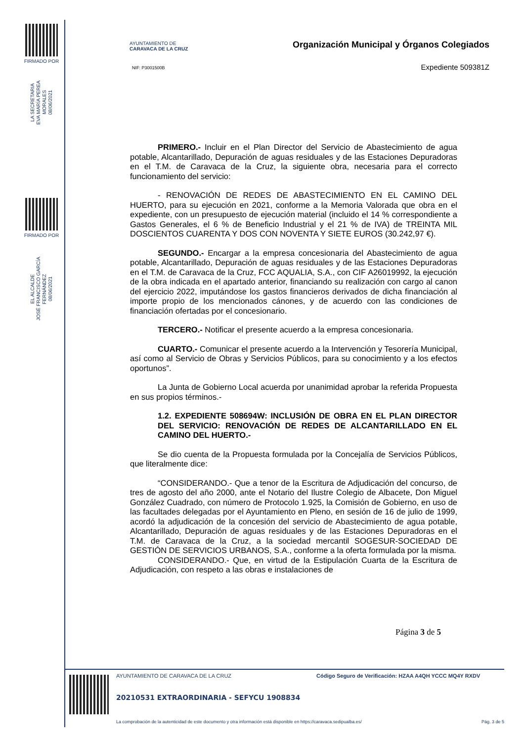FIRMADO POR
LA SECRETARIA
EVA MARÍA PEREA MORALES
08/06/2021
FIRMADO POR
EL ALCALDE
JOSÉ FRANCISCO GARCÍA FERNÁNDEZ
08/06/2021
AYUNTAMIENTO DE
CARAVACA DE LA CRUZ
NIF: P3001500B
Organización Municipal y Órganos Colegiados
Expediente 509381Z
PRIMERO.- Incluir en el Plan Director del Servicio de Abastecimiento de agua potable, Alcantarillado, Depuración de aguas residuales y de las Estaciones Depuradoras en el T.M. de Caravaca de la Cruz, la siguiente obra, necesaria para el correcto funcionamiento del servicio:
- RENOVACIÓN DE REDES DE ABASTECIMIENTO EN EL CAMINO DEL HUERTO, para su ejecución en 2021, conforme a la Memoria Valorada que obra en el expediente, con un presupuesto de ejecución material (incluido el 14 % correspondiente a Gastos Generales, el 6 % de Beneficio Industrial y el 21 % de IVA) de TREINTA MIL DOSCIENTOS CUARENTA Y DOS CON NOVENTA Y SIETE EUROS (30.242,97 €).
SEGUNDO.- Encargar a la empresa concesionaria del Abastecimiento de agua potable, Alcantarillado, Depuración de aguas residuales y de las Estaciones Depuradoras en el T.M. de Caravaca de la Cruz, FCC AQUALIA, S.A., con CIF A26019992, la ejecución de la obra indicada en el apartado anterior, financiando su realización con cargo al canon del ejercicio 2022, imputándose los gastos financieros derivados de dicha financiación al importe propio de los mencionados cánones, y de acuerdo con las condiciones de financiación ofertadas por el concesionario.
TERCERO.- Notificar el presente acuerdo a la empresa concesionaria.
CUARTO.- Comunicar el presente acuerdo a la Intervención y Tesorería Municipal, así como al Servicio de Obras y Servicios Públicos, para su conocimiento y a los efectos oportunos”.
La Junta de Gobierno Local acuerda por unanimidad aprobar la referida Propuesta en sus propios términos.-
1.2. EXPEDIENTE 508694W: INCLUSIÓN DE OBRA EN EL PLAN DIRECTOR DEL SERVICIO: RENOVACIÓN DE REDES DE ALCANTARILLADO EN EL CAMINO DEL HUERTO.-
Se dio cuenta de la Propuesta formulada por la Concejalía de Servicios Públicos, que literalmente dice:
“CONSIDERANDO.- Que a tenor de la Escritura de Adjudicación del concurso, de tres de agosto del año 2000, ante el Notario del Ilustre Colegio de Albacete, Don Miguel González Cuadrado, con número de Protocolo 1.925, la Comisión de Gobierno, en uso de las facultades delegadas por el Ayuntamiento en Pleno, en sesión de 16 de julio de 1999, acordó la adjudicación de la concesión del servicio de Abastecimiento de agua potable, Alcantarillado, Depuración de aguas residuales y de las Estaciones Depuradoras en el T.M. de Caravaca de la Cruz, a la sociedad mercantil SOGESUR-SOCIEDAD DE GESTIÓN DE SERVICIOS URBANOS, S.A., conforme a la oferta formulada por la misma.
CONSIDERANDO.- Que, en virtud de la Estipulación Cuarta de la Escritura de Adjudicación, con respeto a las obras e instalaciones de
Página 3 de 5
AYUNTAMIENTO DE CARAVACA DE LA CRUZ
Código Seguro de Verificación: HZAA A4QH YCCC MQ4Y RXDV
20210531 EXTRAORDINARIA - SEFYCU 1908834
La comprobación de la autenticidad de este documento y otra información está disponible en https://caravaca.sedipualba.es/
Pág. 3 de 5